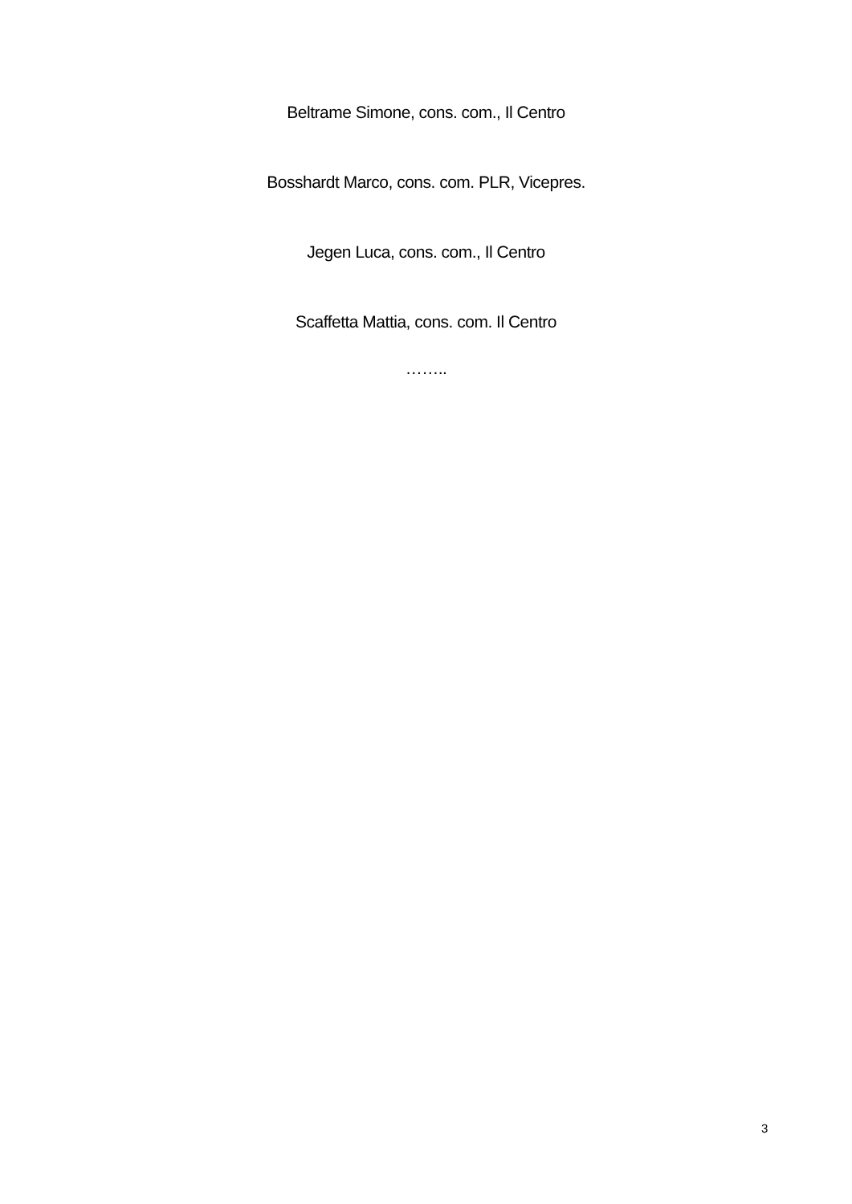Beltrame Simone, cons. com., Il Centro
Bosshardt Marco, cons. com. PLR, Vicepres.
Jegen Luca, cons. com., Il Centro
Scaffetta Mattia, cons. com. Il Centro
……..
3